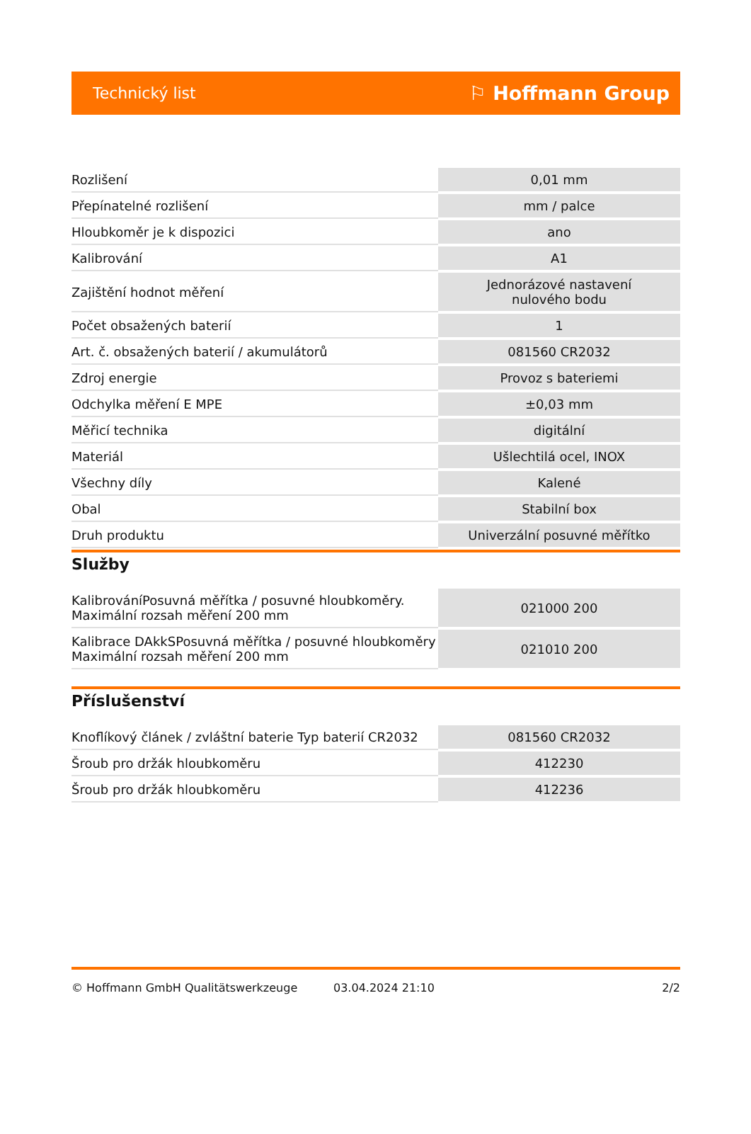Technický list ⚐ Hoffmann Group
| Rozlišení | 0,01 mm |
| Přepínatelné rozlišení | mm / palce |
| Hloubkoměr je k dispozici | ano |
| Kalibrování | A1 |
| Zajištění hodnot měření | Jednorázové nastavení nulového bodu |
| Počet obsažených baterií | 1 |
| Art. č. obsažených baterií / akumulátorů | 081560 CR2032 |
| Zdroj energie | Provoz s bateriemi |
| Odchylka měření E MPE | ±0,03 mm |
| Měřicí technika | digitální |
| Materiál | Ušlechtilá ocel, INOX |
| Všechny díly | Kalené |
| Obal | Stabilní box |
| Druh produktu | Univerzální posuvné měřítko |
Služby
| KalibrováníPosuvná měřítka / posuvné hloubkoměry. Maximální rozsah měření 200 mm | 021000 200 |
| Kalibrace DAkkSPosuvná měřítka / posuvné hloubkoměry Maximální rozsah měření 200 mm | 021010 200 |
Příslušenství
| Knoflíkový článek / zvláštní baterie Typ baterií CR2032 | 081560 CR2032 |
| Šroub pro držák hloubkoměru | 412230 |
| Šroub pro držák hloubkoměru | 412236 |
© Hoffmann GmbH Qualitätswerkzeuge 03.04.2024 21:10 2/2